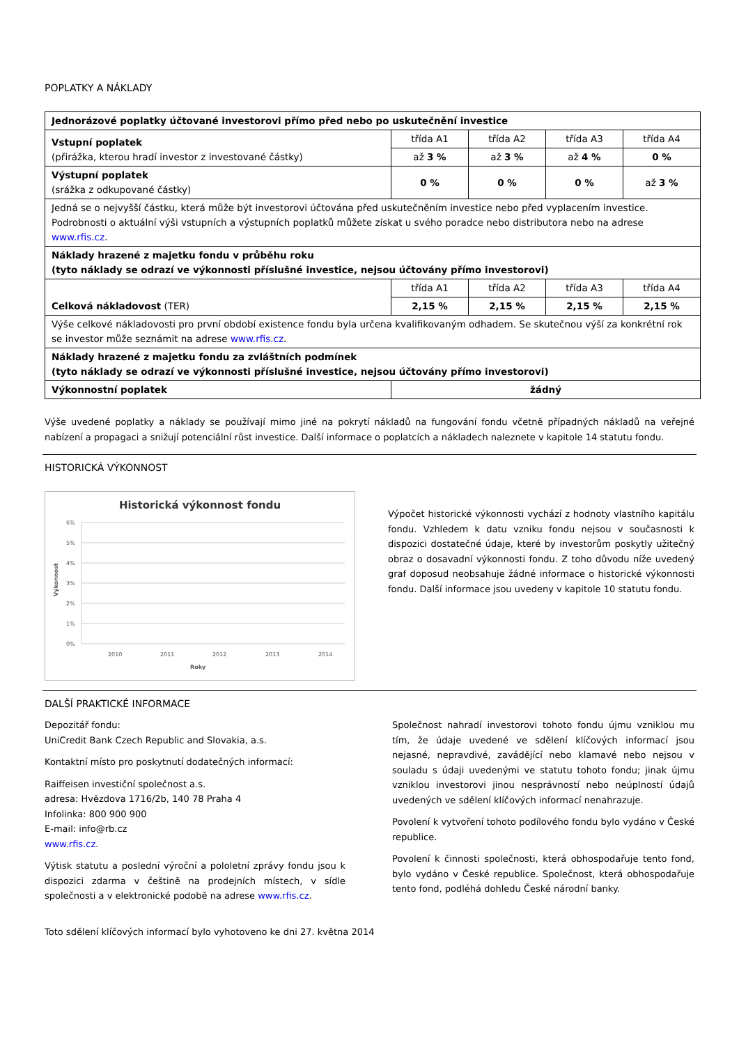POPLATKY A NÁKLADY
| Jednorázové poplatky účtované investorovi přímo před nebo po uskutečnění investice | | | | |
| Vstupní poplatek (přirážka, kterou hradí investor z investované částky) | třída A1 | třída A2 | třída A3 | třída A4 |
| | až 3 % | až 3 % | až 4 % | 0 % |
| Výstupní poplatek (srážka z odkupované částky) | 0 % | 0 % | 0 % | až 3 % |
| Jedná se o nejvyšší částku, která může být investorovi účtována před uskutečněním investice nebo před vyplacením investice. Podrobnosti o aktuální výši vstupních a výstupních poplatků můžete získat u svého poradce nebo distributora nebo na adrese www.rfis.cz . | | | | |
| Náklady hrazené z majetku fondu v průběhu roku (tyto náklady se odrazí ve výkonnosti příslušné investice, nejsou účtovány přímo investorovi) | | | | |
| Celková nákladovost (TER) | třída A1 | třída A2 | třída A3 | třída A4 |
| | 2,15 % | 2,15 % | 2,15 % | 2,15 % |
| Výše celkové nákladovosti pro první období existence fondu byla určena kvalifikovaným odhadem. Se skutečnou výší za konkrétní rok se investor může seznámit na adrese www.rfis.cz . | | | | |
| Náklady hrazené z majetku fondu za zvláštních podmínek (tyto náklady se odrazí ve výkonnosti příslušné investice, nejsou účtovány přímo investorovi) | | | | |
| Výkonnostní poplatek | žádný | | | |
Výše uvedené poplatky a náklady se používají mimo jiné na pokrytí nákladů na fungování fondu včetně případných nákladů na veřejné nabízení a propagaci a snižují potenciální růst investice. Další informace o poplatcích a nákladech naleznete v kapitole 14 statutu fondu.
HISTORICKÁ VÝKONNOST
Historická výkonnost fondu
6%
5%
4%
3%
2%
1%
0%
2010
2011
2012
2013
2014
Roky
Výkonnost
Výpočet historické výkonnosti vychází z hodnoty vlastního kapitálu fondu. Vzhledem k datu vzniku fondu nejsou v současnosti k dispozici dostatečné údaje, které by investorům poskytly užitečný obraz o dosavadní výkonnosti fondu. Z toho důvodu níže uvedený graf doposud neobsahuje žádné informace o historické výkonnosti fondu. Další informace jsou uvedeny v kapitole 10 statutu fondu.
DALŠÍ PRAKTICKÉ INFORMACE
Depozitář fondu:
UniCredit Bank Czech Republic and Slovakia, a.s.
Kontaktní místo pro poskytnutí dodatečných informací:
Raiffeisen investiční společnost a.s.
adresa: Hvězdova 1716/2b, 140 78 Praha 4
Infolinka: 800 900 900
E-mail: info@rb.cz
www.rfis.cz.
Výtisk statutu a poslední výroční a pololetní zprávy fondu jsou k dispozici zdarma v češtině na prodejních místech, v sídle společnosti a v elektronické podobě na adrese www.rfis.cz.
Společnost nahradí investorovi tohoto fondu újmu vzniklou mu tím, že údaje uvedené ve sdělení klíčových informací jsou nejasné, nepravdivé, zavádějící nebo klamavé nebo nejsou v souladu s údaji uvedenými ve statutu tohoto fondu; jinak újmu vzniklou investorovi jinou nesprávností nebo neúplností údajů uvedených ve sdělení klíčových informací nenahrazuje.
Povolení k vytvoření tohoto podílového fondu bylo vydáno v České republice.
Povolení k činnosti společnosti, která obhospodařuje tento fond, bylo vydáno v České republice. Společnost, která obhospodařuje tento fond, podléhá dohledu České národní banky.
Toto sdělení klíčových informací bylo vyhotoveno ke dni 27. května 2014